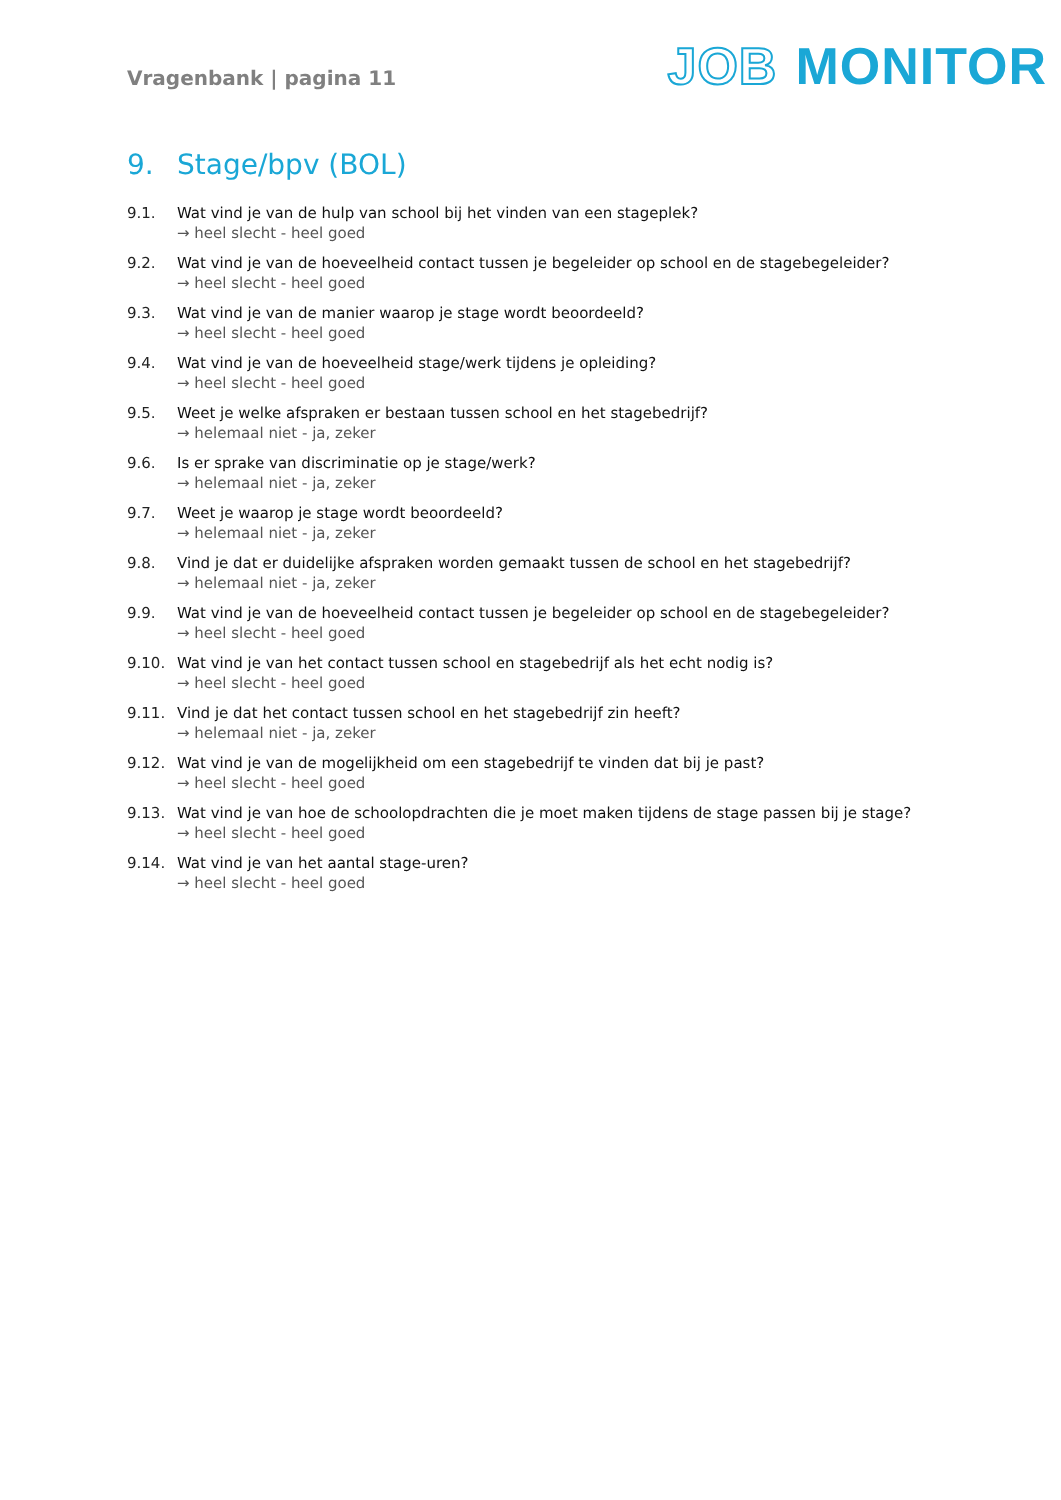Vragenbank | pagina 11
JOB MONITOR
9. Stage/bpv (BOL)
9.1. Wat vind je van de hulp van school bij het vinden van een stageplek?
→ heel slecht - heel goed
9.2. Wat vind je van de hoeveelheid contact tussen je begeleider op school en de stagebegeleider?
→ heel slecht - heel goed
9.3. Wat vind je van de manier waarop je stage wordt beoordeeld?
→ heel slecht - heel goed
9.4. Wat vind je van de hoeveelheid stage/werk tijdens je opleiding?
→ heel slecht - heel goed
9.5. Weet je welke afspraken er bestaan tussen school en het stagebedrijf?
→ helemaal niet - ja, zeker
9.6. Is er sprake van discriminatie op je stage/werk?
→ helemaal niet - ja, zeker
9.7. Weet je waarop je stage wordt beoordeeld?
→ helemaal niet - ja, zeker
9.8. Vind je dat er duidelijke afspraken worden gemaakt tussen de school en het stagebedrijf?
→ helemaal niet - ja, zeker
9.9. Wat vind je van de hoeveelheid contact tussen je begeleider op school en de stagebegeleider?
→ heel slecht - heel goed
9.10. Wat vind je van het contact tussen school en stagebedrijf als het echt nodig is?
→ heel slecht - heel goed
9.11. Vind je dat het contact tussen school en het stagebedrijf zin heeft?
→ helemaal niet - ja, zeker
9.12. Wat vind je van de mogelijkheid om een stagebedrijf te vinden dat bij je past?
→ heel slecht - heel goed
9.13. Wat vind je van hoe de schoolopdrachten die je moet maken tijdens de stage passen bij je stage?
→ heel slecht - heel goed
9.14. Wat vind je van het aantal stage-uren?
→ heel slecht - heel goed